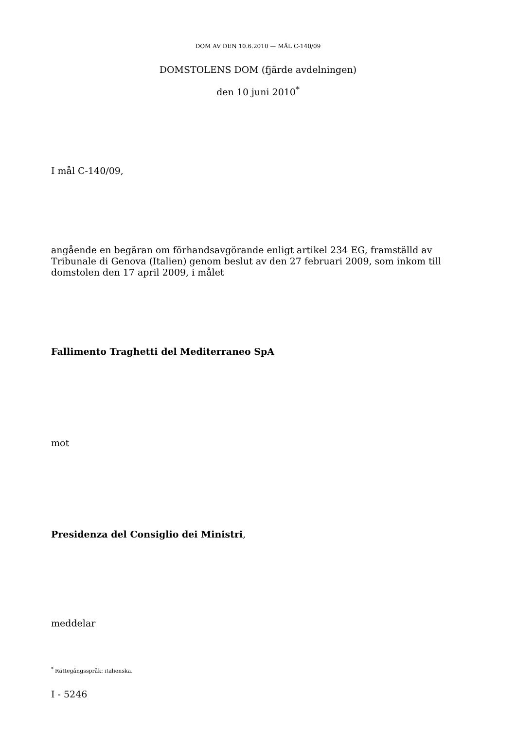DOM AV DEN 10.6.2010 — MÅL C-140/09
DOMSTOLENS DOM (fjärde avdelningen)
den 10 juni 2010<sup>*</sup>
I mål C-140/09,
angående en begäran om förhandsavgörande enligt artikel 234 EG, framställd av Tribunale di Genova (Italien) genom beslut av den 27 februari 2009, som inkom till domstolen den 17 april 2009, i målet
Fallimento Traghetti del Mediterraneo SpA
mot
Presidenza del Consiglio dei Ministri,
meddelar
<sup>*</sup> Rättegångsspråk: italienska.
I - 5246